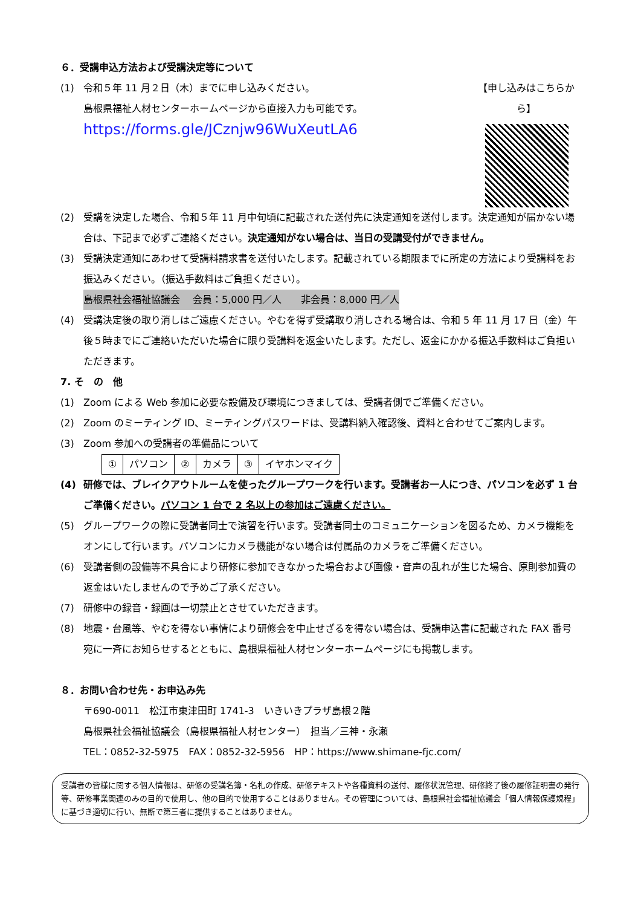６．受講申込方法および受講決定等について
(1) 令和５年 11 月２日（木）までに申し込みください。
島根県福祉人材センターホームページから直接入力も可能です。
https://forms.gle/JCznjw96WuXeutLA6
【申し込みはこちらから】
(2) 受講を決定した場合、令和５年 11 月中旬頃に記載された送付先に決定通知を送付します。決定通知が届かない場合は、下記まで必ずご連絡ください。決定通知がない場合は、当日の受講受付ができません。
(3) 受講決定通知にあわせて受講料請求書を送付いたします。記載されている期限までに所定の方法により受講料をお振込みください。（振込手数料はご負担ください）。
島根県社会福祉協議会　 会員：5,000 円／人　　非会員：8,000 円／人
(4) 受講決定後の取り消しはご遠慮ください。やむを得ず受講取り消しされる場合は、令和 5 年 11 月 17 日（金）午後５時までにご連絡いただいた場合に限り受講料を返金いたします。ただし、返金にかかる振込手数料はご負担いただきます。
7. そ　の　他
(1) Zoom による Web 参加に必要な設備及び環境につきましては、受講者側でご準備ください。
(2) Zoom のミーティング ID、ミーティングパスワードは、受講料納入確認後、資料と合わせてご案内します。
(3) Zoom 参加への受講者の準備品について
| ① | パソコン | ② | カメラ | ③ | イヤホンマイク |
(4) 研修では、ブレイクアウトルームを使ったグループワークを行います。受講者お一人につき、パソコンを必ず 1 台ご準備ください。パソコン 1 台で 2 名以上の参加はご遠慮ください。
(5) グループワークの際に受講者同士で演習を行います。受講者同士のコミュニケーションを図るため、カメラ機能をオンにして行います。パソコンにカメラ機能がない場合は付属品のカメラをご準備ください。
(6) 受講者側の設備等不具合により研修に参加できなかった場合および画像・音声の乱れが生じた場合、原則参加費の返金はいたしませんので予めご了承ください。
(7) 研修中の録音・録画は一切禁止とさせていただきます。
(8) 地震・台風等、やむを得ない事情により研修会を中止せざるを得ない場合は、受講申込書に記載された FAX 番号宛に一斉にお知らせするとともに、島根県福祉人材センターホームページにも掲載します。
８．お問い合わせ先・お申込み先
〒690-0011　松江市東津田町 1741-3　いきいきプラザ島根２階
島根県社会福祉協議会（島根県福祉人材センター）　担当／三神・永瀬
TEL：0852-32-5975　FAX：0852-32-5956　HP：https://www.shimane-fjc.com/
受講者の皆様に関する個人情報は、研修の受講名簿・名札の作成、研修テキストや各種資料の送付、履修状況管理、研修終了後の履修証明書の発行等、研修事業関連のみの目的で使用し、他の目的で使用することはありません。その管理については、島根県社会福祉協議会「個人情報保護規程」に基づき適切に行い、無断で第三者に提供することはありません。